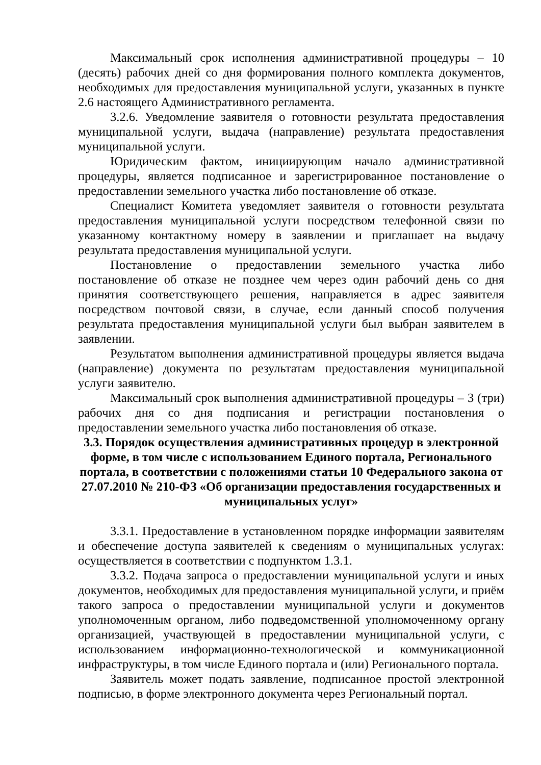Максимальный срок исполнения административной процедуры – 10 (десять) рабочих дней со дня формирования полного комплекта документов, необходимых для предоставления муниципальной услуги, указанных в пункте 2.6 настоящего Административного регламента.
3.2.6. Уведомление заявителя о готовности результата предоставления муниципальной услуги, выдача (направление) результата предоставления муниципальной услуги.
Юридическим фактом, инициирующим начало административной процедуры, является подписанное и зарегистрированное постановление о предоставлении земельного участка либо постановление об отказе.
Специалист Комитета уведомляет заявителя о готовности результата предоставления муниципальной услуги посредством телефонной связи по указанному контактному номеру в заявлении и приглашает на выдачу результата предоставления муниципальной услуги.
Постановление о предоставлении земельного участка либо постановление об отказе не позднее чем через один рабочий день со дня принятия соответствующего решения, направляется в адрес заявителя посредством почтовой связи, в случае, если данный способ получения результата предоставления муниципальной услуги был выбран заявителем в заявлении.
Результатом выполнения административной процедуры является выдача (направление) документа по результатам предоставления муниципальной услуги заявителю.
Максимальный срок выполнения административной процедуры – 3 (три) рабочих дня со дня подписания и регистрации постановления о предоставлении земельного участка либо постановления об отказе.
3.3. Порядок осуществления административных процедур в электронной форме, в том числе с использованием Единого портала, Регионального портала, в соответствии с положениями статьи 10 Федерального закона от 27.07.2010 № 210-ФЗ «Об организации предоставления государственных и муниципальных услуг»
3.3.1. Предоставление в установленном порядке информации заявителям и обеспечение доступа заявителей к сведениям о муниципальных услугах: осуществляется в соответствии с подпунктом 1.3.1.
3.3.2. Подача запроса о предоставлении муниципальной услуги и иных документов, необходимых для предоставления муниципальной услуги, и приём такого запроса о предоставлении муниципальной услуги и документов уполномоченным органом, либо подведомственной уполномоченному органу организацией, участвующей в предоставлении муниципальной услуги, с использованием информационно-технологической и коммуникационной инфраструктуры, в том числе Единого портала и (или) Регионального портала.
Заявитель может подать заявление, подписанное простой электронной подписью, в форме электронного документа через Региональный портал.